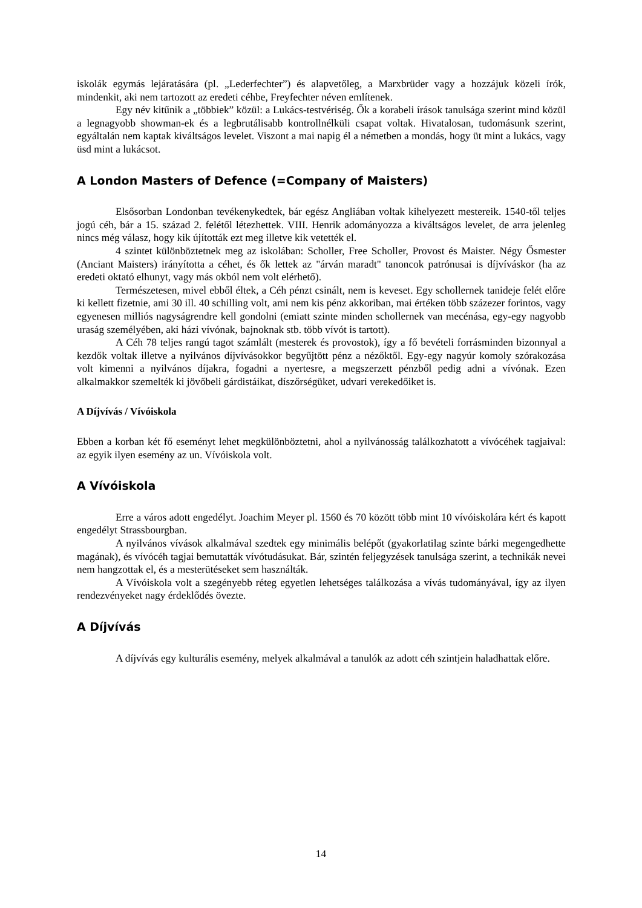iskolák egymás lejáratására (pl. „Lederfechter”) és alapvetőleg, a Marxbrüder vagy a hozzájuk közeli írók, mindenkit, aki nem tartozott az eredeti céhbe, Freyfechter néven említenek.
Egy név kitűnik a „többiek” közül: a Lukács-testvériség. Ők a korabeli írások tanulsága szerint mind közül a legnagyobb showman-ek és a legbrutálisabb kontrollnélküli csapat voltak. Hivatalosan, tudomásunk szerint, egyáltalán nem kaptak kiváltságos levelet. Viszont a mai napig él a németben a mondás, hogy üt mint a lukács, vagy üsd mint a lukácsot.
A London Masters of Defence (=Company of Maisters)
Elsősorban Londonban tevékenykedtek, bár egész Angliában voltak kihelyezett mestereik. 1540-től teljes jogú céh, bár a 15. század 2. felétől létezhettek. VIII. Henrik adományozza a kiváltságos levelet, de arra jelenleg nincs még válasz, hogy kik újították ezt meg illetve kik vetették el.
4 szintet különböztetnek meg az iskolában: Scholler, Free Scholler, Provost és Maister. Négy Ősmester (Anciant Maisters) irányította a céhet, és ők lettek az "árván maradt" tanoncok patrónusai is díjvíváskor (ha az eredeti oktató elhunyt, vagy más okból nem volt elérhető).
Természetesen, mivel ebből éltek, a Céh pénzt csinált, nem is keveset. Egy schollernek tanideje felét előre ki kellett fizetnie, ami 30 ill. 40 schilling volt, ami nem kis pénz akkoriban, mai értéken több százezer forintos, vagy egyenesen milliós nagyságrendre kell gondolni (emiatt szinte minden schollernek van mecénása, egy-egy nagyobb uraság személyében, aki házi vívónak, bajnoknak stb. több vívót is tartott).
A Céh 78 teljes rangú tagot számlált (mesterek és provostok), így a fő bevételi forrásminden bizonnyal a kezdők voltak illetve a nyilvános díjvívásokkor begyűjtött pénz a nézőktől. Egy-egy nagyúr komoly szórakozása volt kimenni a nyilvános díjakra, fogadni a nyertesre, a megszerzett pénzből pedig adni a vívónak. Ezen alkalmakkor szemelték ki jövőbeli gárdistáikat, díszőrségüket, udvari verekedőiket is.
A Díjvívás / Vívóiskola
Ebben a korban két fő eseményt lehet megkülönböztetni, ahol a nyilvánosság találkozhatott a vívócéhek tagjaival: az egyik ilyen esemény az un. Vívóiskola volt.
A Vívóiskola
Erre a város adott engedélyt. Joachim Meyer pl. 1560 és 70 között több mint 10 vívóiskolára kért és kapott engedélyt Strassbourgban.
A nyilvános vívások alkalmával szedtek egy minimális belépőt (gyakorlatilag szinte bárki megengedhette magának), és vívócéh tagjai bemutatták vívótudásukat. Bár, szintén feljegyzések tanulsága szerint, a technikák nevei nem hangzottak el, és a mesterütéseket sem használták.
A Vívóiskola volt a szegényebb réteg egyetlen lehetséges találkozása a vívás tudományával, így az ilyen rendezvényeket nagy érdeklődés övezte.
A Díjvívás
A díjvívás egy kulturális esemény, melyek alkalmával a tanulók az adott céh szintjein haladhattak előre.
14